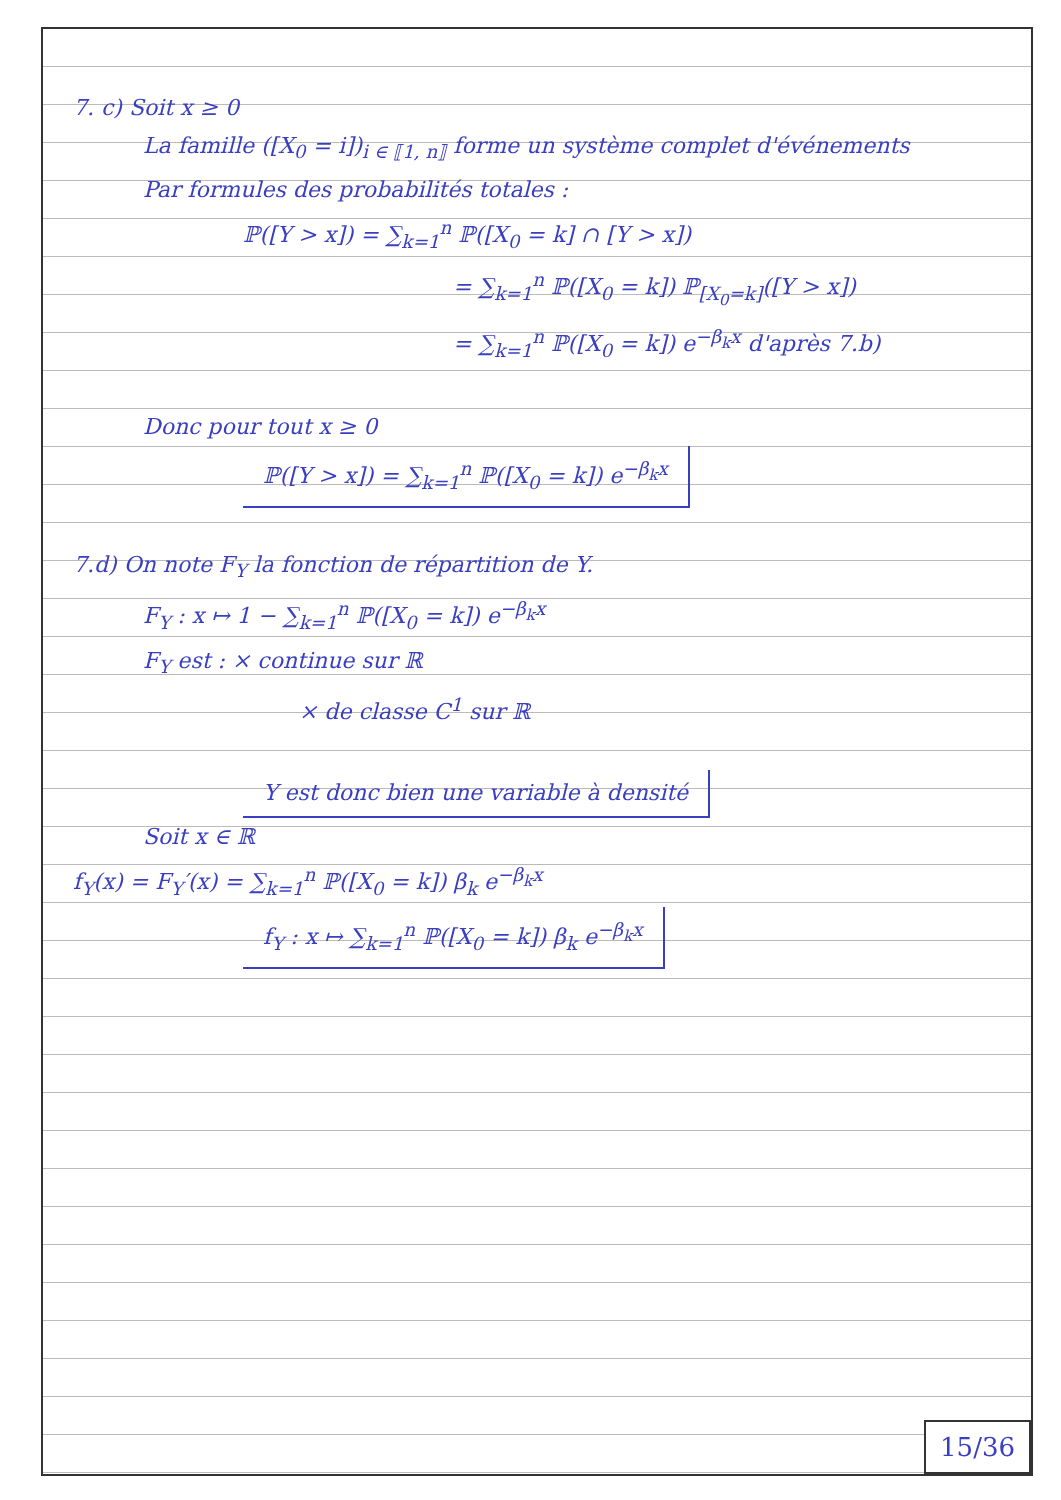7. c) Soit x ≥ 0
La famille ([X<sub>0</sub> = i])<sub>i ∈ ⟦1, n⟧</sub> forme un système complet d'événements
Par formules des probabilités totales :
ℙ([Y > x]) = ∑<sub>k=1</sub><sup>n</sup> ℙ([X<sub>0</sub> = k] ∩ [Y > x])
= ∑<sub>k=1</sub><sup>n</sup> ℙ([X<sub>0</sub> = k]) ℙ<sub>[X<sub>0</sub>=k]</sub>([Y > x])
= ∑<sub>k=1</sub><sup>n</sup> ℙ([X<sub>0</sub> = k]) e<sup>−β<sub>k</sub>x</sup> d'après 7.b)
Donc pour tout x ≥ 0
ℙ([Y > x]) = ∑<sub>k=1</sub><sup>n</sup> ℙ([X<sub>0</sub> = k]) e<sup>−β<sub>k</sub>x</sup>
7.d) On note F<sub>Y</sub> la fonction de répartition de Y.
F<sub>Y</sub> : x ↦ 1 − ∑<sub>k=1</sub><sup>n</sup> ℙ([X<sub>0</sub> = k]) e<sup>−β<sub>k</sub>x</sup>
F<sub>Y</sub> est : × continue sur ℝ
× de classe C<sup>1</sup> sur ℝ
Y est donc bien une variable à densité
Soit x ∈ ℝ
f<sub>Y</sub>(x) = F<sub>Y</sub>′(x) = ∑<sub>k=1</sub><sup>n</sup> ℙ([X<sub>0</sub> = k]) β<sub>k</sub> e<sup>−β<sub>k</sub>x</sup>
f<sub>Y</sub> : x ↦ ∑<sub>k=1</sub><sup>n</sup> ℙ([X<sub>0</sub> = k]) β<sub>k</sub> e<sup>−β<sub>k</sub>x</sup>
15/36